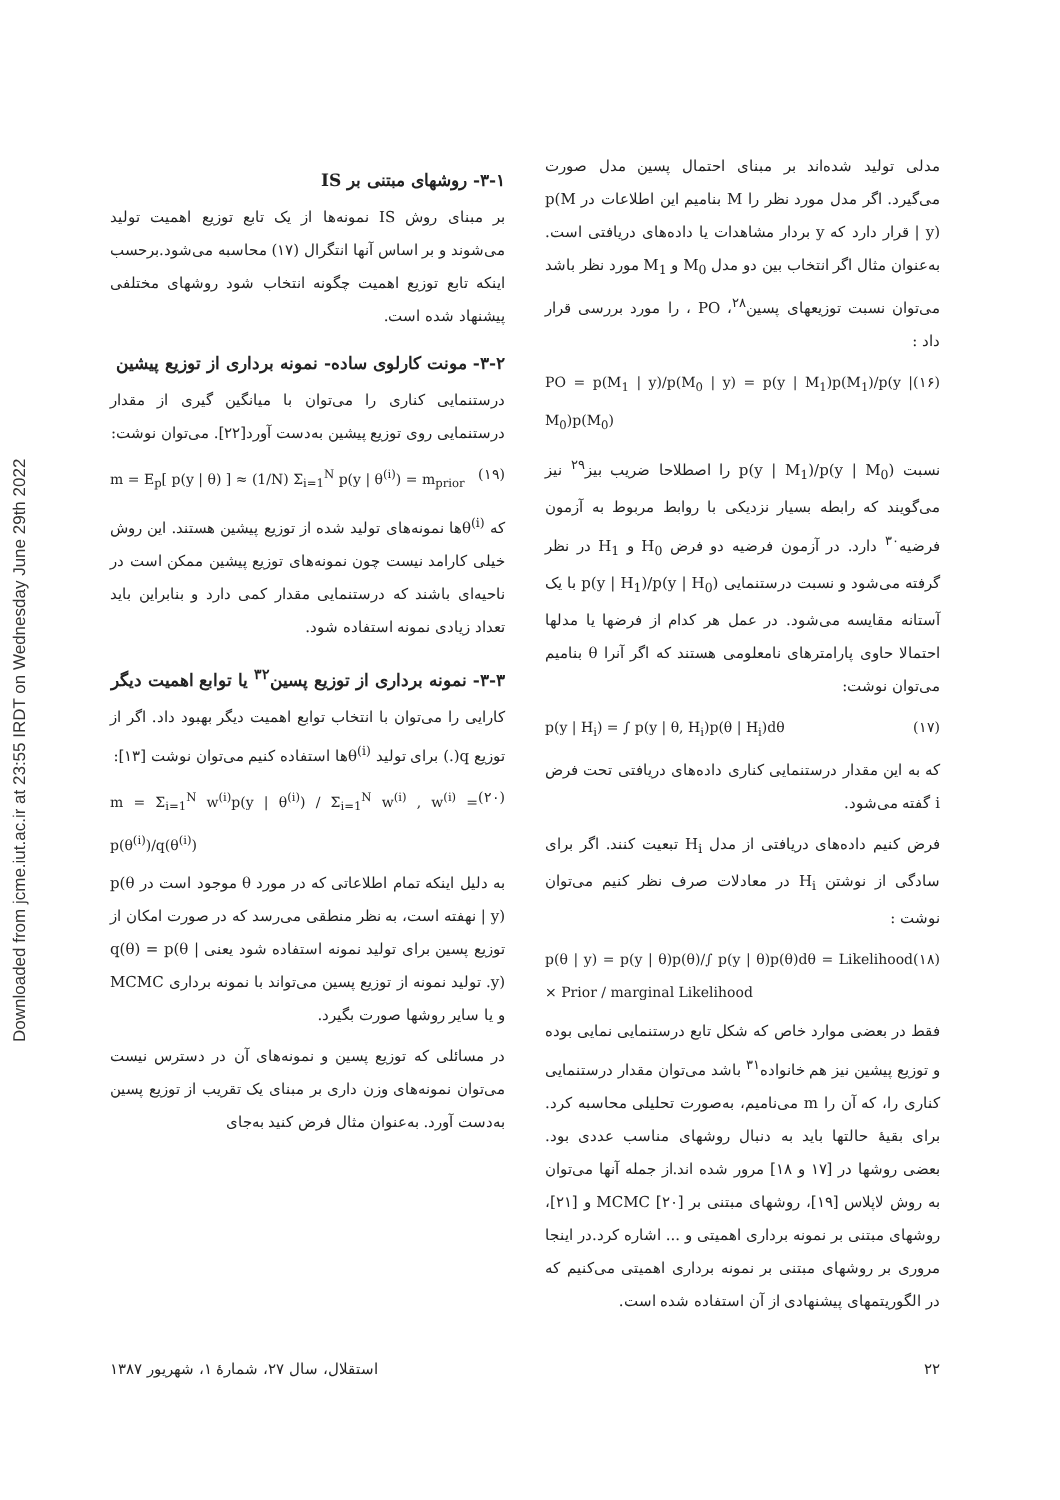Downloaded from jcme.iut.ac.ir at 23:55 IRDT on Wednesday June 29th 2022
مدلی تولید شده‌اند بر مبنای احتمال پسین مدل صورت می‌گیرد. اگر مدل مورد نظر را M بنامیم این اطلاعات در p(M | y) قرار دارد که y بردار مشاهدات یا داده‌های دریافتی است. به‌عنوان مثال اگر انتخاب بین دو مدل M<sub>0</sub> و M<sub>1</sub> مورد نظر باشد می‌توان نسبت توزیعهای پسین<sup>۲۸</sup>، PO ، را مورد بررسی قرار داد :
PO = p(M<sub>1</sub> | y)/p(M<sub>0</sub> | y) = p(y | M<sub>1</sub>)p(M<sub>1</sub>)/p(y | M<sub>0</sub>)p(M<sub>0</sub>) (۱۶)
نسبت p(y | M<sub>1</sub>)/p(y | M<sub>0</sub>) را اصطلاحا ضریب بیز<sup>۲۹</sup> نیز می‌گویند که رابطه بسیار نزدیکی با روابط مربوط به آزمون فرضیه<sup>۳۰</sup> دارد. در آزمون فرضیه دو فرض H<sub>0</sub> و H<sub>1</sub> در نظر گرفته می‌شود و نسبت درستنمایی p(y | H<sub>1</sub>)/p(y | H<sub>0</sub>) با یک آستانه مقایسه می‌شود. در عمل هر کدام از فرضها یا مدلها احتمالا حاوی پارامترهای نامعلومی هستند که اگر آنرا θ بنامیم می‌توان نوشت:
p(y | H<sub>i</sub>) = ∫ p(y | θ, H<sub>i</sub>)p(θ | H<sub>i</sub>)dθ (۱۷)
که به این مقدار درستنمایی کناری داده‌های دریافتی تحت فرض i گفته می‌شود.
فرض کنیم داده‌های دریافتی از مدل H<sub>i</sub> تبعیت کنند. اگر برای سادگی از نوشتن H<sub>i</sub> در معادلات صرف نظر کنیم می‌توان نوشت :
p(θ | y) = p(y | θ)p(θ)/∫ p(y | θ)p(θ)dθ = Likelihood × Prior / marginal Likelihood (۱۸)
فقط در بعضی موارد خاص که شکل تابع درستنمایی نمایی بوده و توزیع پیشین نیز هم خانواده<sup>۳۱</sup> باشد می‌توان مقدار درستنمایی کناری را، که آن را m می‌نامیم، به‌صورت تحلیلی محاسبه کرد. برای بقیهٔ حالتها باید به دنبال روشهای مناسب عددی بود. بعضی روشها در [۱۷ و ۱۸] مرور شده اند.از جمله آنها می‌توان به روش لاپلاس [۱۹]، روشهای مبتنی بر MCMC [۲۰] و [۲۱]، روشهای مبتنی بر نمونه برداری اهمیتی و ... اشاره کرد.در اینجا مروری بر روشهای مبتنی بر نمونه برداری اهمیتی می‌کنیم که در الگوریتمهای پیشنهادی از آن استفاده شده است.
۳-۱- روشهای مبتنی بر IS
بر مبنای روش IS نمونه‌ها از یک تابع توزیع اهمیت تولید می‌شوند و بر اساس آنها انتگرال (۱۷) محاسبه می‌شود.برحسب اینکه تابع توزیع اهمیت چگونه انتخاب شود روشهای مختلفی پیشنهاد شده است.
۳-۲- مونت کارلوی ساده- نمونه برداری از توزیع پیشین
درستنمایی کناری را می‌توان با میانگین گیری از مقدار درستنمایی روی توزیع پیشین به‌دست آورد[۲۲]. می‌توان نوشت:
m = E<sub>p</sub>[ p(y | θ) ] ≈ (1/N) Σ<sub>i=1</sub><sup>N</sup> p(y | θ<sup>(i)</sup>) = m<sub>prior</sub> (۱۹)
که θ<sup>(i)</sup>ها نمونه‌های تولید شده از توزیع پیشین هستند. این روش خیلی کارامد نیست چون نمونه‌های توزیع پیشین ممکن است در ناحیه‌ای باشند که درستنمایی مقدار کمی دارد و بنابراین باید تعداد زیادی نمونه استفاده شود.
۳-۳- نمونه برداری از توزیع پسین<sup>۳۲</sup> یا توابع اهمیت دیگر
کارایی را می‌توان با انتخاب توابع اهمیت دیگر بهبود داد. اگر از توزیع q(.) برای تولید θ<sup>(i)</sup>ها استفاده کنیم می‌توان نوشت [۱۳]:
m = Σ<sub>i=1</sub><sup>N</sup> w<sup>(i)</sup>p(y | θ<sup>(i)</sup>) / Σ<sub>i=1</sub><sup>N</sup> w<sup>(i)</sup> , w<sup>(i)</sup> = p(θ<sup>(i)</sup>)/q(θ<sup>(i)</sup>) (۲۰)
به دلیل اینکه تمام اطلاعاتی که در مورد θ موجود است در p(θ | y) نهفته است، به نظر منطقی می‌رسد که در صورت امکان از توزیع پسین برای تولید نمونه استفاده شود یعنی q(θ) = p(θ | y). تولید نمونه از توزیع پسین می‌تواند با نمونه برداری MCMC و یا سایر روشها صورت بگیرد.
در مسائلی که توزیع پسین و نمونه‌های آن در دسترس نیست می‌توان نمونه‌های وزن داری بر مبنای یک تقریب از توزیع پسین به‌دست آورد. به‌عنوان مثال فرض کنید به‌جای
۲۲ استقلال، سال ۲۷، شمارهٔ ۱، شهریور ۱۳۸۷